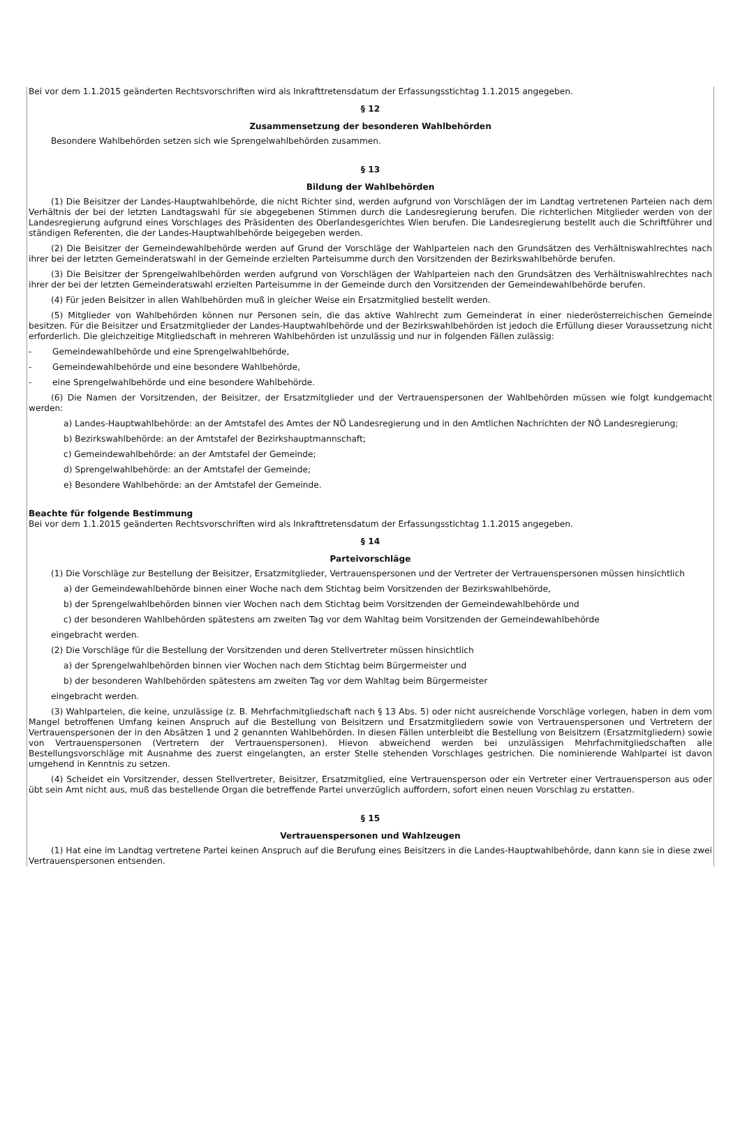Bei vor dem 1.1.2015 geänderten Rechtsvorschriften wird als Inkrafttretensdatum der Erfassungsstichtag 1.1.2015 angegeben.
§ 12
Zusammensetzung der besonderen Wahlbehörden
Besondere Wahlbehörden setzen sich wie Sprengelwahlbehörden zusammen.
§ 13
Bildung der Wahlbehörden
(1) Die Beisitzer der Landes-Hauptwahlbehörde, die nicht Richter sind, werden aufgrund von Vorschlägen der im Landtag vertretenen Parteien nach dem Verhältnis der bei der letzten Landtagswahl für sie abgegebenen Stimmen durch die Landesregierung berufen. Die richterlichen Mitglieder werden von der Landesregierung aufgrund eines Vorschlages des Präsidenten des Oberlandesgerichtes Wien berufen. Die Landesregierung bestellt auch die Schriftführer und ständigen Referenten, die der Landes-Hauptwahlbehörde beigegeben werden.
(2) Die Beisitzer der Gemeindewahlbehörde werden auf Grund der Vorschläge der Wahlparteien nach den Grundsätzen des Verhältniswahlrechtes nach ihrer bei der letzten Gemeinderatswahl in der Gemeinde erzielten Parteisumme durch den Vorsitzenden der Bezirkswahlbehörde berufen.
(3) Die Beisitzer der Sprengelwahlbehörden werden aufgrund von Vorschlägen der Wahlparteien nach den Grundsätzen des Verhältniswahlrechtes nach ihrer der bei der letzten Gemeinderatswahl erzielten Parteisumme in der Gemeinde durch den Vorsitzenden der Gemeindewahlbehörde berufen.
(4) Für jeden Beisitzer in allen Wahlbehörden muß in gleicher Weise ein Ersatzmitglied bestellt werden.
(5) Mitglieder von Wahlbehörden können nur Personen sein, die das aktive Wahlrecht zum Gemeinderat in einer niederösterreichischen Gemeinde besitzen. Für die Beisitzer und Ersatzmitglieder der Landes-Hauptwahlbehörde und der Bezirkswahlbehörden ist jedoch die Erfüllung dieser Voraussetzung nicht erforderlich. Die gleichzeitige Mitgliedschaft in mehreren Wahlbehörden ist unzulässig und nur in folgenden Fällen zulässig:
- Gemeindewahlbehörde und eine Sprengelwahlbehörde,
- Gemeindewahlbehörde und eine besondere Wahlbehörde,
- eine Sprengelwahlbehörde und eine besondere Wahlbehörde.
(6) Die Namen der Vorsitzenden, der Beisitzer, der Ersatzmitglieder und der Vertrauenspersonen der Wahlbehörden müssen wie folgt kundgemacht werden:
a) Landes-Hauptwahlbehörde: an der Amtstafel des Amtes der NÖ Landesregierung und in den Amtlichen Nachrichten der NÖ Landesregierung;
b) Bezirkswahlbehörde: an der Amtstafel der Bezirkshauptmannschaft;
c) Gemeindewahlbehörde: an der Amtstafel der Gemeinde;
d) Sprengelwahlbehörde: an der Amtstafel der Gemeinde;
e) Besondere Wahlbehörde: an der Amtstafel der Gemeinde.
Beachte für folgende Bestimmung
Bei vor dem 1.1.2015 geänderten Rechtsvorschriften wird als Inkrafttretensdatum der Erfassungsstichtag 1.1.2015 angegeben.
§ 14
Parteivorschläge
(1) Die Vorschläge zur Bestellung der Beisitzer, Ersatzmitglieder, Vertrauenspersonen und der Vertreter der Vertrauenspersonen müssen hinsichtlich
a) der Gemeindewahlbehörde binnen einer Woche nach dem Stichtag beim Vorsitzenden der Bezirkswahlbehörde,
b) der Sprengelwahlbehörden binnen vier Wochen nach dem Stichtag beim Vorsitzenden der Gemeindewahlbehörde und
c) der besonderen Wahlbehörden spätestens am zweiten Tag vor dem Wahltag beim Vorsitzenden der Gemeindewahlbehörde
eingebracht werden.
(2) Die Vorschläge für die Bestellung der Vorsitzenden und deren Stellvertreter müssen hinsichtlich
a) der Sprengelwahlbehörden binnen vier Wochen nach dem Stichtag beim Bürgermeister und
b) der besonderen Wahlbehörden spätestens am zweiten Tag vor dem Wahltag beim Bürgermeister
eingebracht werden.
(3) Wahlparteien, die keine, unzulässige (z. B. Mehrfachmitgliedschaft nach § 13 Abs. 5) oder nicht ausreichende Vorschläge vorlegen, haben in dem vom Mangel betroffenen Umfang keinen Anspruch auf die Bestellung von Beisitzern und Ersatzmitgliedern sowie von Vertrauenspersonen und Vertretern der Vertrauenspersonen der in den Absätzen 1 und 2 genannten Wahlbehörden. In diesen Fällen unterbleibt die Bestellung von Beisitzern (Ersatzmitgliedern) sowie von Vertrauenspersonen (Vertretern der Vertrauenspersonen). Hievon abweichend werden bei unzulässigen Mehrfachmitgliedschaften alle Bestellungsvorschläge mit Ausnahme des zuerst eingelangten, an erster Stelle stehenden Vorschlages gestrichen. Die nominierende Wahlpartei ist davon umgehend in Kenntnis zu setzen.
(4) Scheidet ein Vorsitzender, dessen Stellvertreter, Beisitzer, Ersatzmitglied, eine Vertrauensperson oder ein Vertreter einer Vertrauensperson aus oder übt sein Amt nicht aus, muß das bestellende Organ die betreffende Partei unverzüglich auffordern, sofort einen neuen Vorschlag zu erstatten.
§ 15
Vertrauenspersonen und Wahlzeugen
(1) Hat eine im Landtag vertretene Partei keinen Anspruch auf die Berufung eines Beisitzers in die Landes-Hauptwahlbehörde, dann kann sie in diese zwei Vertrauenspersonen entsenden.